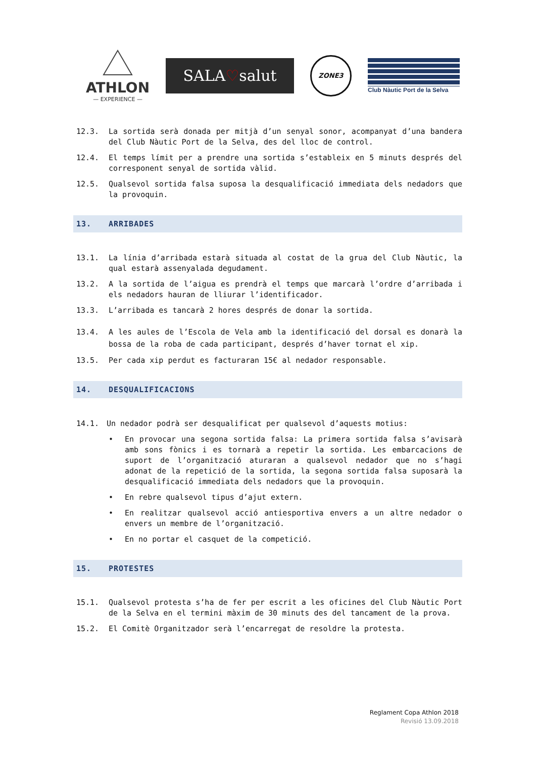ATHLON
— EXPERIENCE —
SALA♡salut
ZONE3
Club Nàutic Port de la Selva
12.3. La sortida serà donada per mitjà d’un senyal sonor, acompanyat d’una bandera del Club Nàutic Port de la Selva, des del lloc de control.
12.4. El temps límit per a prendre una sortida s’estableix en 5 minuts després del corresponent senyal de sortida vàlid.
12.5. Qualsevol sortida falsa suposa la desqualificació immediata dels nedadors que la provoquin.
13. ARRIBADES
13.1. La línia d’arribada estarà situada al costat de la grua del Club Nàutic, la qual estarà assenyalada degudament.
13.2. A la sortida de l’aigua es prendrà el temps que marcarà l’ordre d’arribada i els nedadors hauran de lliurar l’identificador.
13.3. L’arribada es tancarà 2 hores després de donar la sortida.
13.4. A les aules de l’Escola de Vela amb la identificació del dorsal es donarà la bossa de la roba de cada participant, després d’haver tornat el xip.
13.5. Per cada xip perdut es facturaran 15€ al nedador responsable.
14. DESQUALIFICACIONS
14.1. Un nedador podrà ser desqualificat per qualsevol d’aquests motius:
• En provocar una segona sortida falsa: La primera sortida falsa s’avisarà amb sons fònics i es tornarà a repetir la sortida. Les embarcacions de suport de l’organització aturaran a qualsevol nedador que no s’hagi adonat de la repetició de la sortida, la segona sortida falsa suposarà la desqualificació immediata dels nedadors que la provoquin.
• En rebre qualsevol tipus d’ajut extern.
• En realitzar qualsevol acció antiesportiva envers a un altre nedador o envers un membre de l’organització.
• En no portar el casquet de la competició.
15. PROTESTES
15.1. Qualsevol protesta s’ha de fer per escrit a les oficines del Club Nàutic Port de la Selva en el termini màxim de 30 minuts des del tancament de la prova.
15.2. El Comitè Organitzador serà l’encarregat de resoldre la protesta.
Reglament Copa Athlon 2018
Revisió 13.09.2018